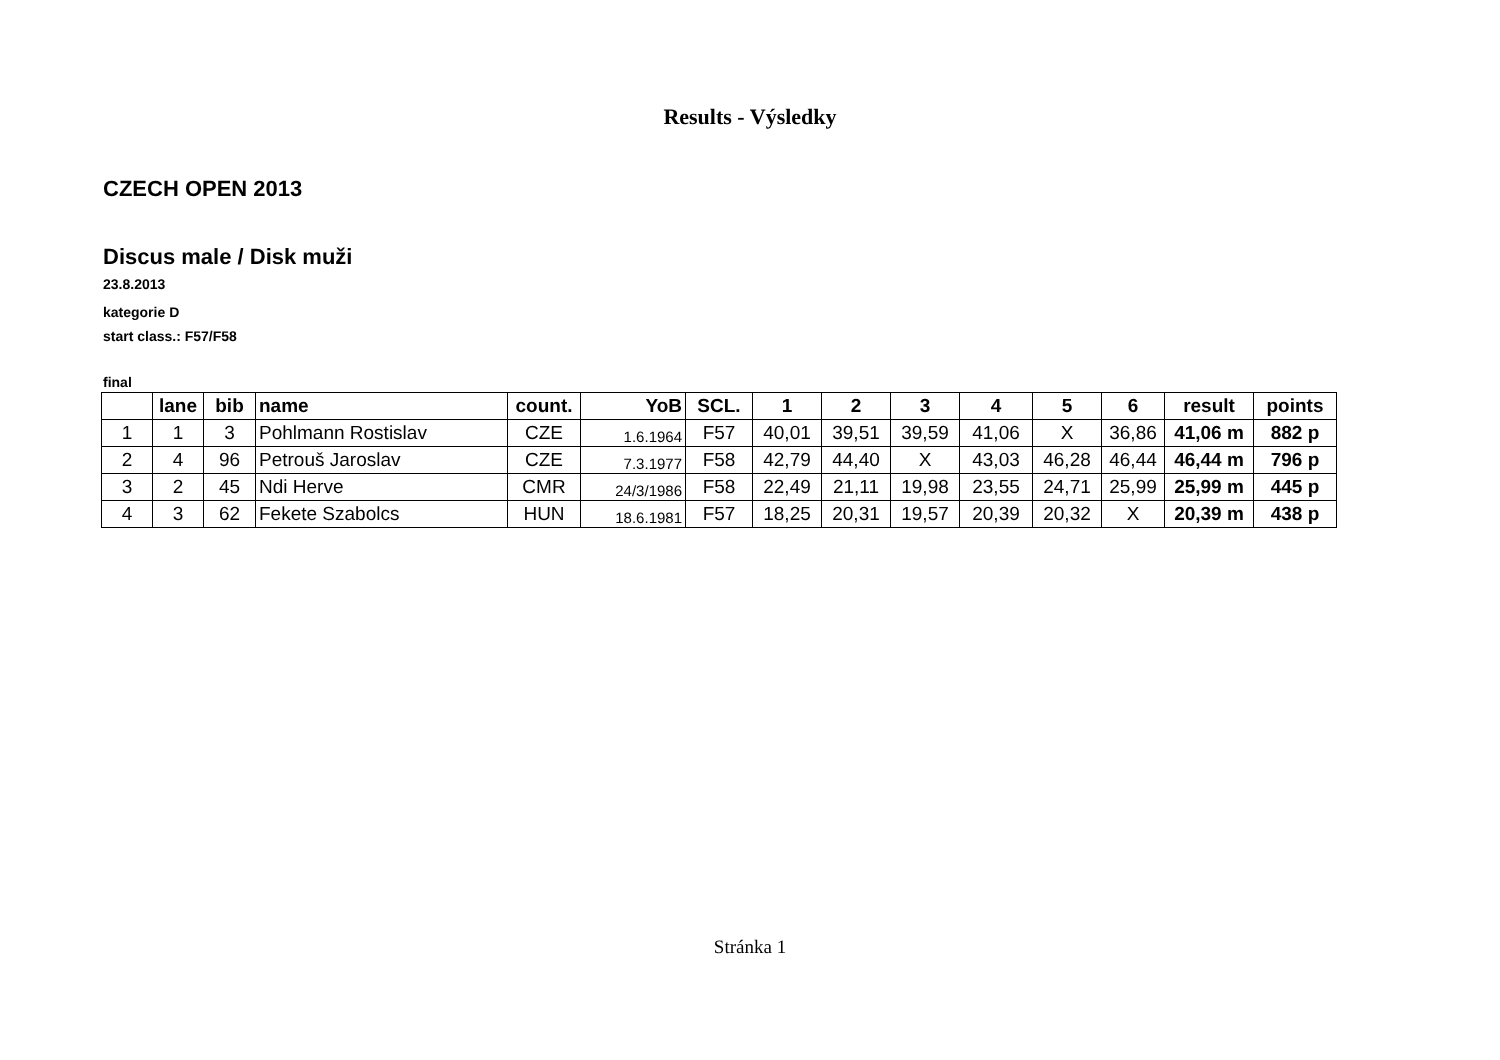Results - Výsledky
CZECH OPEN 2013
Discus male / Disk muži
23.8.2013
kategorie D
start class.: F57/F58
final
| | lane | bib | name | count. | YoB | SCL. | 1 | 2 | 3 | 4 | 5 | 6 | result | points |
| --- | --- | --- | --- | --- | --- | --- | --- | --- | --- | --- | --- | --- | --- | --- |
| 1 | 1 | 3 | Pohlmann Rostislav | CZE | 1.6.1964 | F57 | 40,01 | 39,51 | 39,59 | 41,06 | X | 36,86 | 41,06 m | 882 p |
| 2 | 4 | 96 | Petrouš Jaroslav | CZE | 7.3.1977 | F58 | 42,79 | 44,40 | X | 43,03 | 46,28 | 46,44 | 46,44 m | 796 p |
| 3 | 2 | 45 | Ndi Herve | CMR | 24/3/1986 | F58 | 22,49 | 21,11 | 19,98 | 23,55 | 24,71 | 25,99 | 25,99 m | 445 p |
| 4 | 3 | 62 | Fekete Szabolcs | HUN | 18.6.1981 | F57 | 18,25 | 20,31 | 19,57 | 20,39 | 20,32 | X | 20,39 m | 438 p |
Stránka 1